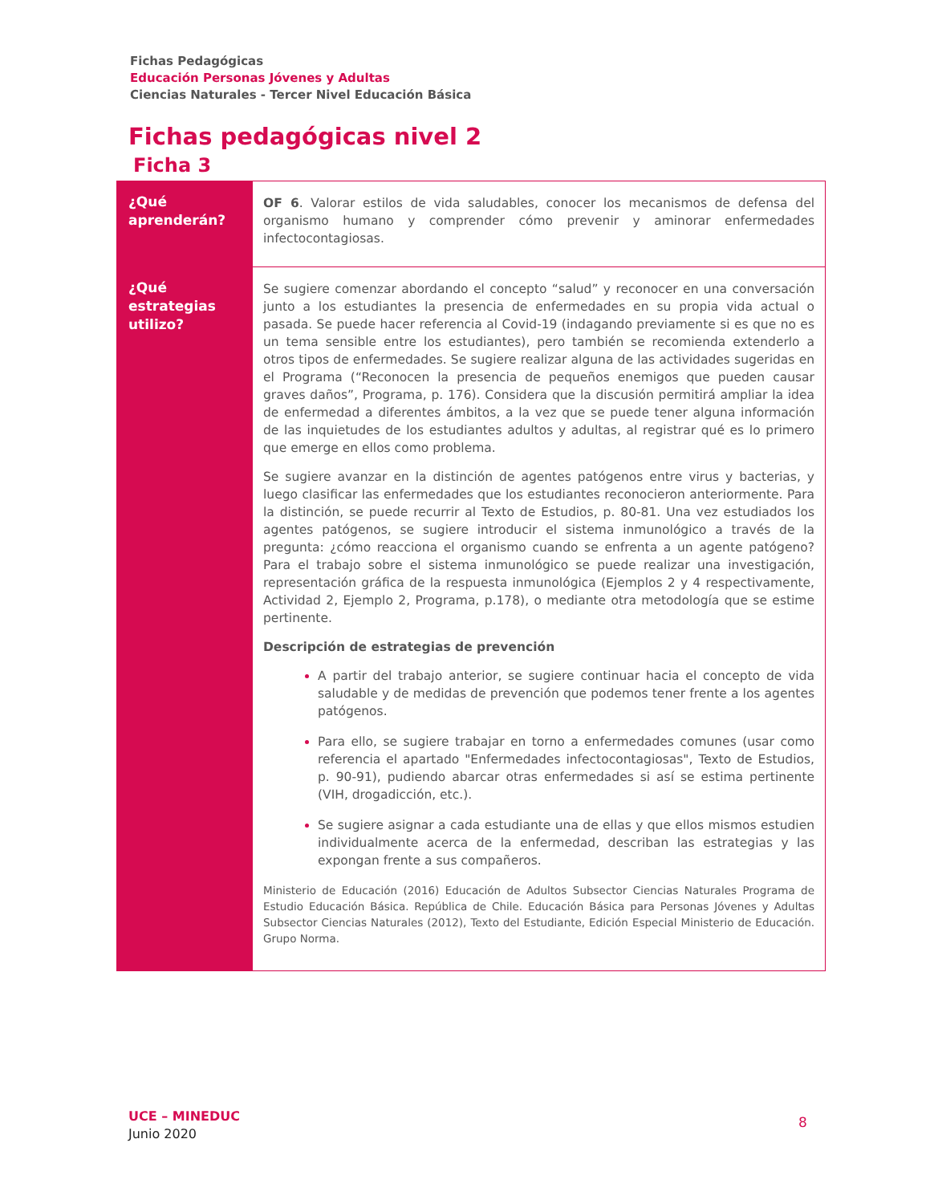Fichas Pedagógicas
Educación Personas Jóvenes y Adultas
Ciencias Naturales - Tercer Nivel Educación Básica
Fichas pedagógicas nivel 2
Ficha 3
| ¿Qué aprenderán? | OF 6 . Valorar estilos de vida saludables, conocer los mecanismos de defensa del organismo humano y comprender cómo prevenir y aminorar enfermedades infectocontagiosas. |
| ¿Qué estrategias utilizo? | Se sugiere comenzar abordando el concepto “salud” y reconocer en una conversación junto a los estudiantes la presencia de enfermedades en su propia vida actual o pasada. Se puede hacer referencia al Covid-19 (indagando previamente si es que no es un tema sensible entre los estudiantes), pero también se recomienda extenderlo a otros tipos de enfermedades. Se sugiere realizar alguna de las actividades sugeridas en el Programa (“Reconocen la presencia de pequeños enemigos que pueden causar graves daños”, Programa, p. 176). Considera que la discusión permitirá ampliar la idea de enfermedad a diferentes ámbitos, a la vez que se puede tener alguna información de las inquietudes de los estudiantes adultos y adultas, al registrar qué es lo primero que emerge en ellos como problema. Se sugiere avanzar en la distinción de agentes patógenos entre virus y bacterias, y luego clasificar las enfermedades que los estudiantes reconocieron anteriormente. Para la distinción, se puede recurrir al Texto de Estudios, p. 80-81. Una vez estudiados los agentes patógenos, se sugiere introducir el sistema inmunológico a través de la pregunta: ¿cómo reacciona el organismo cuando se enfrenta a un agente patógeno? Para el trabajo sobre el sistema inmunológico se puede realizar una investigación, representación gráfica de la respuesta inmunológica (Ejemplos 2 y 4 respectivamente, Actividad 2, Ejemplo 2, Programa, p.178), o mediante otra metodología que se estime pertinente. Descripción de estrategias de prevención A partir del trabajo anterior, se sugiere continuar hacia el concepto de vida saludable y de medidas de prevención que podemos tener frente a los agentes patógenos. Para ello, se sugiere trabajar en torno a enfermedades comunes (usar como referencia el apartado "Enfermedades infectocontagiosas", Texto de Estudios, p. 90-91), pudiendo abarcar otras enfermedades si así se estima pertinente (VIH, drogadicción, etc.). Se sugiere asignar a cada estudiante una de ellas y que ellos mismos estudien individualmente acerca de la enfermedad, describan las estrategias y las expongan frente a sus compañeros. Ministerio de Educación (2016) Educación de Adultos Subsector Ciencias Naturales Programa de Estudio Educación Básica. República de Chile. Educación Básica para Personas Jóvenes y Adultas Subsector Ciencias Naturales (2012), Texto del Estudiante, Edición Especial Ministerio de Educación. Grupo Norma. |
UCE – MINEDUC
Junio 2020
8